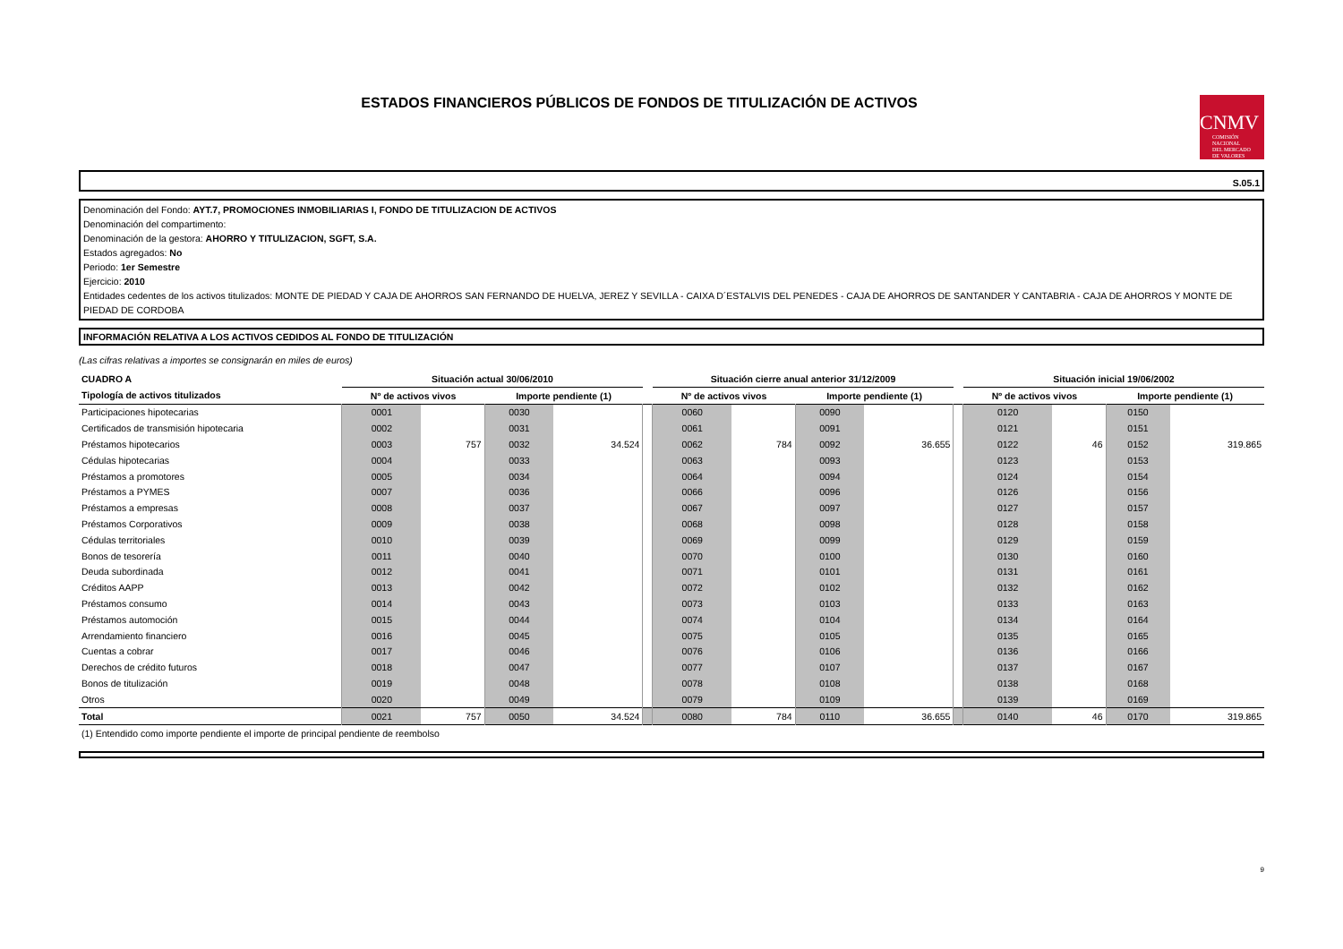ESTADOS FINANCIEROS PÚBLICOS DE FONDOS DE TITULIZACIÓN DE ACTIVOS
CNMV
COMISIÓN
NACIONAL
DEL MERCADO
DE VALORES
S.05.1
Denominación del Fondo: AYT.7, PROMOCIONES INMOBILIARIAS I, FONDO DE TITULIZACION DE ACTIVOS
Denominación del compartimento:
Denominación de la gestora: AHORRO Y TITULIZACION, SGFT, S.A.
Estados agregados: No
Periodo: 1er Semestre
Ejercicio: 2010
Entidades cedentes de los activos titulizados: MONTE DE PIEDAD Y CAJA DE AHORROS SAN FERNANDO DE HUELVA, JEREZ Y SEVILLA - CAIXA D´ESTALVIS DEL PENEDES - CAJA DE AHORROS DE SANTANDER Y CANTABRIA - CAJA DE AHORROS Y MONTE DE PIEDAD DE CORDOBA
INFORMACIÓN RELATIVA A LOS ACTIVOS CEDIDOS AL FONDO DE TITULIZACIÓN
(Las cifras relativas a importes se consignarán en miles de euros)
| CUADRO A | Situación actual 30/06/2010 | | | | | Situación cierre anual anterior 31/12/2009 | | | | | Situación inicial 19/06/2002 | | | |
| --- | --- | --- | --- | --- | --- | --- | --- | --- | --- | --- | --- | --- | --- | --- |
| Tipología de activos titulizados | Nº de activos vivos | | Importe pendiente (1) | | | Nº de activos vivos | | Importe pendiente (1) | | | Nº de activos vivos | | Importe pendiente (1) | |
| Participaciones hipotecarias | 0001 | | 0030 | | | 0060 | | 0090 | | | 0120 | | 0150 | |
| Certificados de transmisión hipotecaria | 0002 | | 0031 | | | 0061 | | 0091 | | | 0121 | | 0151 | |
| Préstamos hipotecarios | 0003 | 757 | 0032 | 34.524 | | 0062 | 784 | 0092 | 36.655 | | 0122 | 46 | 0152 | 319.865 |
| Cédulas hipotecarias | 0004 | | 0033 | | | 0063 | | 0093 | | | 0123 | | 0153 | |
| Préstamos a promotores | 0005 | | 0034 | | | 0064 | | 0094 | | | 0124 | | 0154 | |
| Préstamos a PYMES | 0007 | | 0036 | | | 0066 | | 0096 | | | 0126 | | 0156 | |
| Préstamos a empresas | 0008 | | 0037 | | | 0067 | | 0097 | | | 0127 | | 0157 | |
| Préstamos Corporativos | 0009 | | 0038 | | | 0068 | | 0098 | | | 0128 | | 0158 | |
| Cédulas territoriales | 0010 | | 0039 | | | 0069 | | 0099 | | | 0129 | | 0159 | |
| Bonos de tesorería | 0011 | | 0040 | | | 0070 | | 0100 | | | 0130 | | 0160 | |
| Deuda subordinada | 0012 | | 0041 | | | 0071 | | 0101 | | | 0131 | | 0161 | |
| Créditos AAPP | 0013 | | 0042 | | | 0072 | | 0102 | | | 0132 | | 0162 | |
| Préstamos consumo | 0014 | | 0043 | | | 0073 | | 0103 | | | 0133 | | 0163 | |
| Préstamos automoción | 0015 | | 0044 | | | 0074 | | 0104 | | | 0134 | | 0164 | |
| Arrendamiento financiero | 0016 | | 0045 | | | 0075 | | 0105 | | | 0135 | | 0165 | |
| Cuentas a cobrar | 0017 | | 0046 | | | 0076 | | 0106 | | | 0136 | | 0166 | |
| Derechos de crédito futuros | 0018 | | 0047 | | | 0077 | | 0107 | | | 0137 | | 0167 | |
| Bonos de titulización | 0019 | | 0048 | | | 0078 | | 0108 | | | 0138 | | 0168 | |
| Otros | 0020 | | 0049 | | | 0079 | | 0109 | | | 0139 | | 0169 | |
| Total | 0021 | 757 | 0050 | 34.524 | | 0080 | 784 | 0110 | 36.655 | | 0140 | 46 | 0170 | 319.865 |
(1) Entendido como importe pendiente el importe de principal pendiente de reembolso
9